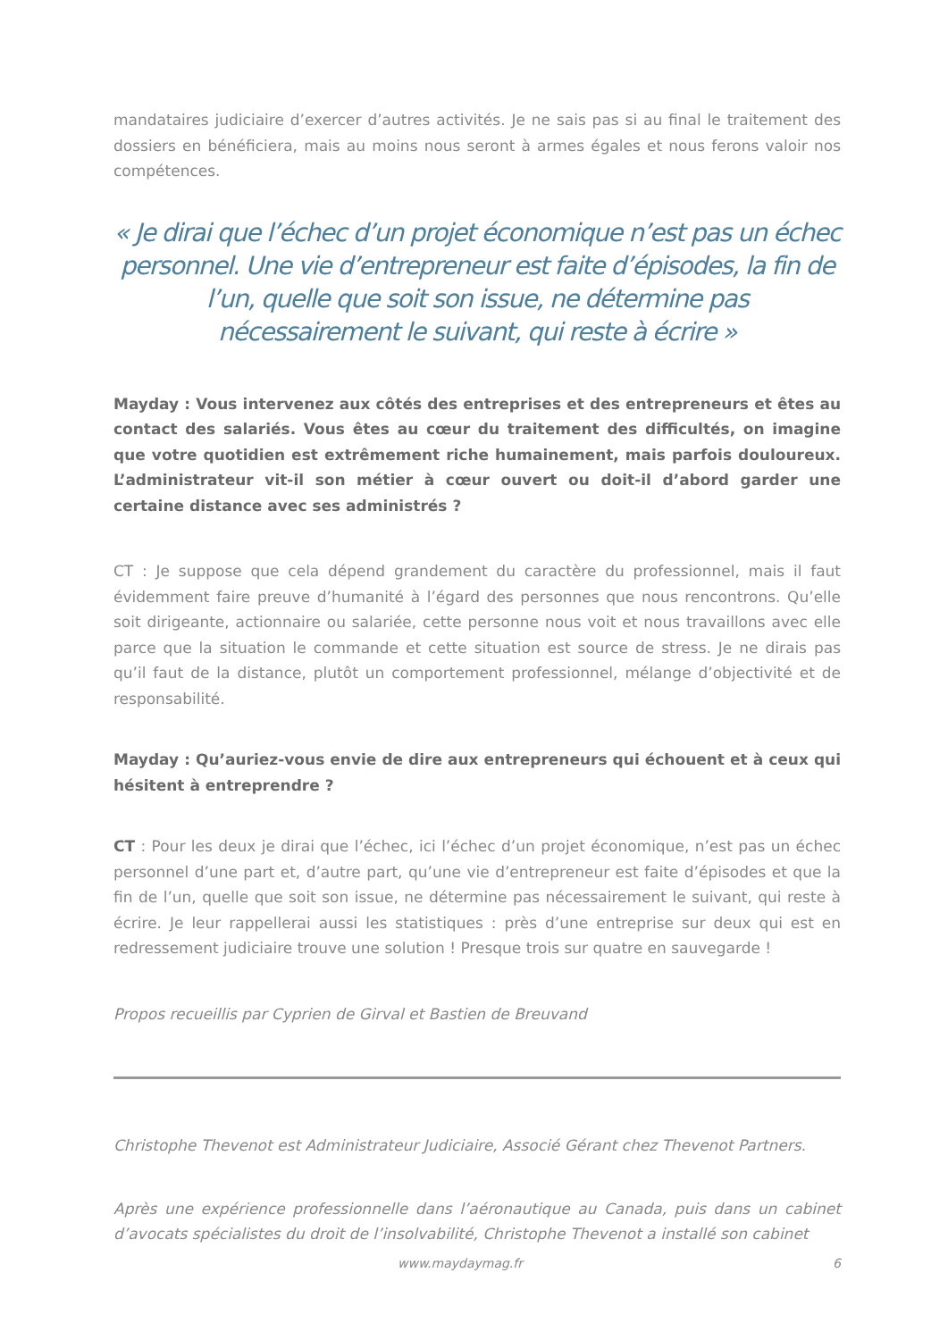mandataires judiciaire d’exercer d’autres activités. Je ne sais pas si au final le traitement des dossiers en bénéficiera, mais au moins nous seront à armes égales et nous ferons valoir nos compétences.
« Je dirai que l’échec d’un projet économique n’est pas un échec personnel. Une vie d’entrepreneur est faite d’épisodes, la fin de l’un, quelle que soit son issue, ne détermine pas nécessairement le suivant, qui reste à écrire »
Mayday : Vous intervenez aux côtés des entreprises et des entrepreneurs et êtes au contact des salariés. Vous êtes au cœur du traitement des difficultés, on imagine que votre quotidien est extrêmement riche humainement, mais parfois douloureux. L’administrateur vit-il son métier à cœur ouvert ou doit-il d’abord garder une certaine distance avec ses administrés ?
CT : Je suppose que cela dépend grandement du caractère du professionnel, mais il faut évidemment faire preuve d’humanité à l’égard des personnes que nous rencontrons. Qu’elle soit dirigeante, actionnaire ou salariée, cette personne nous voit et nous travaillons avec elle parce que la situation le commande et cette situation est source de stress. Je ne dirais pas qu’il faut de la distance, plutôt un comportement professionnel, mélange d’objectivité et de responsabilité.
Mayday : Qu’auriez-vous envie de dire aux entrepreneurs qui échouent et à ceux qui hésitent à entreprendre ?
CT : Pour les deux je dirai que l’échec, ici l’échec d’un projet économique, n’est pas un échec personnel d’une part et, d’autre part, qu’une vie d’entrepreneur est faite d’épisodes et que la fin de l’un, quelle que soit son issue, ne détermine pas nécessairement le suivant, qui reste à écrire. Je leur rappellerai aussi les statistiques : près d’une entreprise sur deux qui est en redressement judiciaire trouve une solution ! Presque trois sur quatre en sauvegarde !
Propos recueillis par Cyprien de Girval et Bastien de Breuvand
Christophe Thevenot est Administrateur Judiciaire, Associé Gérant chez Thevenot Partners.
Après une expérience professionnelle dans l’aéronautique au Canada, puis dans un cabinet d’avocats spécialistes du droit de l’insolvabilité, Christophe Thevenot a installé son cabinet
www.maydaymag.fr 6